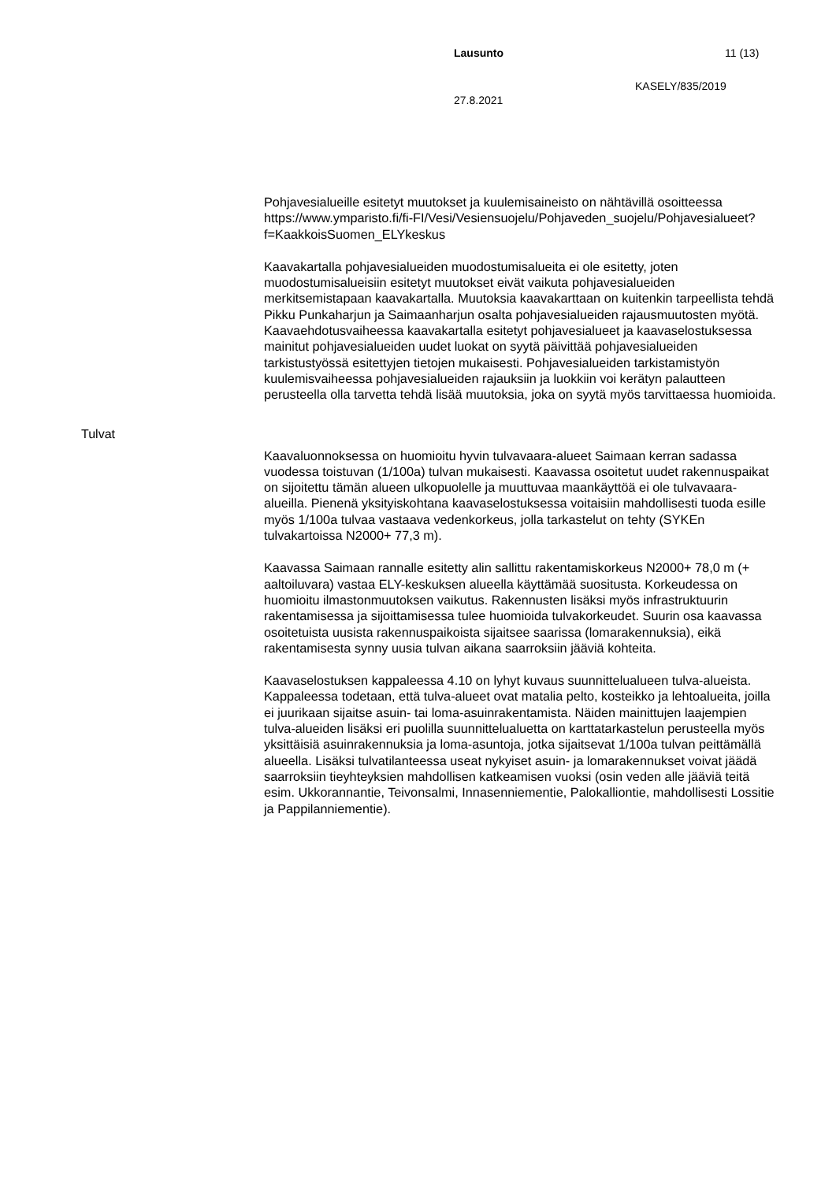Lausunto 11 (13)
KASELY/835/2019
27.8.2021
Pohjavesialueille esitetyt muutokset ja kuulemisaineisto on nähtävillä osoitteessa https://www.ymparisto.fi/fi-FI/Vesi/Vesiensuojelu/Pohjaveden_suojelu/Pohjavesialueet?f=KaakkoisSuomen_ELYkeskus
Kaavakartalla pohjavesialueiden muodostumisalueita ei ole esitetty, joten muodostumisalueisiin esitetyt muutokset eivät vaikuta pohjavesialueiden merkitsemistapaan kaavakartalla. Muutoksia kaavakarttaan on kuitenkin tarpeellista tehdä Pikku Punkaharjun ja Saimaanharjun osalta pohjavesialueiden rajausmuutosten myötä. Kaavaehdotusvaiheessa kaavakartalla esitetyt pohjavesialueet ja kaavaselostuksessa mainitut pohjavesialueiden uudet luokat on syytä päivittää pohjavesialueiden tarkistustyössä esitettyjen tietojen mukaisesti. Pohjavesialueiden tarkistamistyön kuulemisvaiheessa pohjavesialueiden rajauksiin ja luokkiin voi kerätyn palautteen perusteella olla tarvetta tehdä lisää muutoksia, joka on syytä myös tarvittaessa huomioida.
Tulvat
Kaavaluonnoksessa on huomioitu hyvin tulvavaara-alueet Saimaan kerran sadassa vuodessa toistuvan (1/100a) tulvan mukaisesti. Kaavassa osoitetut uudet rakennuspaikat on sijoitettu tämän alueen ulkopuolelle ja muuttuvaa maankäyttöä ei ole tulvavaara-alueilla. Pienenä yksityiskohtana kaavaselostuksessa voitaisiin mahdollisesti tuoda esille myös 1/100a tulvaa vastaava vedenkorkeus, jolla tarkastelut on tehty (SYKEn tulvakartoissa N2000+ 77,3 m).
Kaavassa Saimaan rannalle esitetty alin sallittu rakentamiskorkeus N2000+ 78,0 m (+ aaltoiluvara) vastaa ELY-keskuksen alueella käyttämää suositusta. Korkeudessa on huomioitu ilmastonmuutoksen vaikutus. Rakennusten lisäksi myös infrastruktuurin rakentamisessa ja sijoittamisessa tulee huomioida tulvakorkeudet. Suurin osa kaavassa osoitetuista uusista rakennuspaikoista sijaitsee saarissa (lomarakennuksia), eikä rakentamisesta synny uusia tulvan aikana saarroksiin jääviä kohteita.
Kaavaselostuksen kappaleessa 4.10 on lyhyt kuvaus suunnittelualueen tulva-alueista. Kappaleessa todetaan, että tulva-alueet ovat matalia pelto, kosteikko ja lehtoalueita, joilla ei juurikaan sijaitse asuin- tai loma-asuinrakentamista. Näiden mainittujen laajempien tulva-alueiden lisäksi eri puolilla suunnittelualuetta on karttatarkastelun perusteella myös yksittäisiä asuinrakennuksia ja loma-asuntoja, jotka sijaitsevat 1/100a tulvan peittämällä alueella. Lisäksi tulvatilanteessa useat nykyiset asuin- ja lomarakennukset voivat jäädä saarroksiin tieyhteyksien mahdollisen katkeamisen vuoksi (osin veden alle jääviä teitä esim. Ukkorannantie, Teivonsalmi, Innasenniementie, Palokalliontie, mahdollisesti Lossitie ja Pappilanniementie).